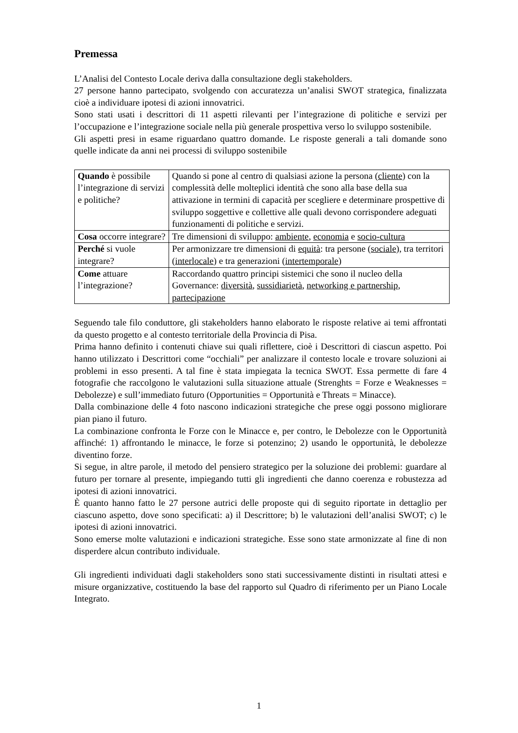Premessa
L’Analisi del Contesto Locale deriva dalla consultazione degli stakeholders.
27 persone hanno partecipato, svolgendo con accuratezza un’analisi SWOT strategica, finalizzata cioè a individuare ipotesi di azioni innovatrici.
Sono stati usati i descrittori di 11 aspetti rilevanti per l’integrazione di politiche e servizi per l’occupazione e l’integrazione sociale nella più generale prospettiva verso lo sviluppo sostenibile.
Gli aspetti presi in esame riguardano quattro domande. Le risposte generali a tali domande sono quelle indicate da anni nei processi di sviluppo sostenibile
| Quando è possibile l’integrazione di servizi e politiche? | Quando si pone al centro di qualsiasi azione la persona ( cliente ) con la complessità delle molteplici identità che sono alla base della sua attivazione in termini di capacità per scegliere e determinare prospettive di sviluppo soggettive e collettive alle quali devono corrispondere adeguati funzionamenti di politiche e servizi. |
| Cosa occorre integrare? | Tre dimensioni di sviluppo: ambiente , economia e socio-cultura |
| Perché si vuole integrare? | Per armonizzare tre dimensioni di equità : tra persone ( sociale ), tra territori ( interlocale ) e tra generazioni ( intertemporale ) |
| Come attuare l’integrazione? | Raccordando quattro principi sistemici che sono il nucleo della Governance: diversità , sussidiarietà , networking e partnership , partecipazione |
Seguendo tale filo conduttore, gli stakeholders hanno elaborato le risposte relative ai temi affrontati da questo progetto e al contesto territoriale della Provincia di Pisa.
Prima hanno definito i contenuti chiave sui quali riflettere, cioè i Descrittori di ciascun aspetto. Poi hanno utilizzato i Descrittori come “occhiali” per analizzare il contesto locale e trovare soluzioni ai problemi in esso presenti. A tal fine è stata impiegata la tecnica SWOT. Essa permette di fare 4 fotografie che raccolgono le valutazioni sulla situazione attuale (Strenghts = Forze e Weaknesses = Debolezze) e sull’immediato futuro (Opportunities = Opportunità e Threats = Minacce).
Dalla combinazione delle 4 foto nascono indicazioni strategiche che prese oggi possono migliorare pian piano il futuro.
La combinazione confronta le Forze con le Minacce e, per contro, le Debolezze con le Opportunità affinché: 1) affrontando le minacce, le forze si potenzino; 2) usando le opportunità, le debolezze diventino forze.
Si segue, in altre parole, il metodo del pensiero strategico per la soluzione dei problemi: guardare al futuro per tornare al presente, impiegando tutti gli ingredienti che danno coerenza e robustezza ad ipotesi di azioni innovatrici.
È quanto hanno fatto le 27 persone autrici delle proposte qui di seguito riportate in dettaglio per ciascuno aspetto, dove sono specificati: a) il Descrittore; b) le valutazioni dell’analisi SWOT; c) le ipotesi di azioni innovatrici.
Sono emerse molte valutazioni e indicazioni strategiche. Esse sono state armonizzate al fine di non disperdere alcun contributo individuale.
Gli ingredienti individuati dagli stakeholders sono stati successivamente distinti in risultati attesi e misure organizzative, costituendo la base del rapporto sul Quadro di riferimento per un Piano Locale Integrato.
1